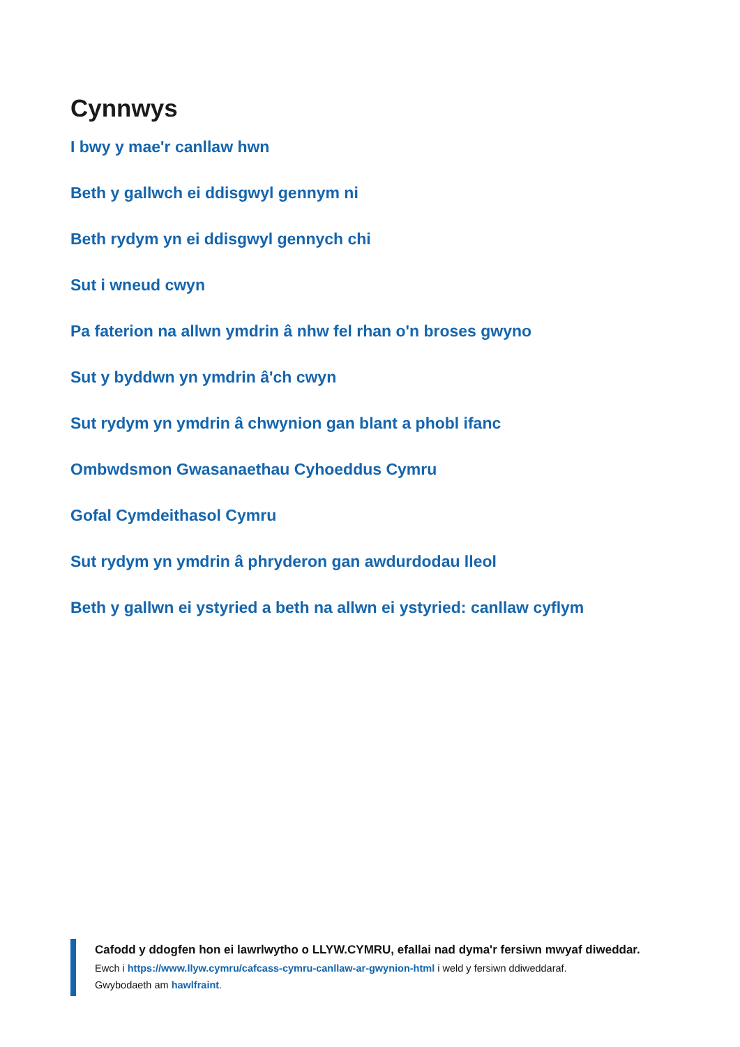Cynnwys
I bwy y mae'r canllaw hwn
Beth y gallwch ei ddisgwyl gennym ni
Beth rydym yn ei ddisgwyl gennych chi
Sut i wneud cwyn
Pa faterion na allwn ymdrin â nhw fel rhan o'n broses gwyno
Sut y byddwn yn ymdrin â'ch cwyn
Sut rydym yn ymdrin â chwynion gan blant a phobl ifanc
Ombwdsmon Gwasanaethau Cyhoeddus Cymru
Gofal Cymdeithasol Cymru
Sut rydym yn ymdrin â phryderon gan awdurdodau lleol
Beth y gallwn ei ystyried a beth na allwn ei ystyried: canllaw cyflym
Cafodd y ddogfen hon ei lawrlwytho o LLYW.CYMRU, efallai nad dyma'r fersiwn mwyaf diweddar.
Ewch i https://www.llyw.cymru/cafcass-cymru-canllaw-ar-gwynion-html i weld y fersiwn ddiweddaraf.
Gwybodaeth am hawlfraint.